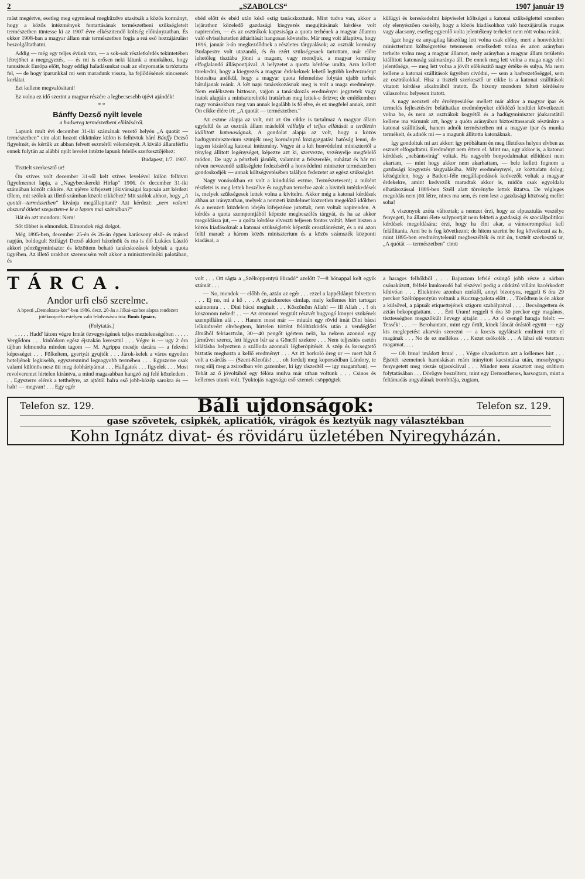2 „SZABOLCS“1907 január 19
mást megértve, esetleg meg egymással megküzdve utasitsák a közös kormányt, hogy a közös intézmények fentartásának természetbeni szükségleteit természetben tüntesse ki az 1907 évre elkészitendő költség előirányzatban. És ekkor 1908-ban a magyar állam már természetben fogja a reá eső hozzájárulást beszolgáltathatni.
Addig — még egy teljes évünk van, — a sok-sok részletkérdés tekintetében létrejöhet a megegyezés, — és mi is erősen neki látunk a munkához, hogy tanusitsuk Európa előtt, hogy eddigi haladásunkat csak az elnyomatás tartóztatta fel, — de hogy iparunkkal mi sem maradunk vissza, ha fejlődésének nincsenek korlátai.
Ezt kellene megvalósitani!
Ez volna ez idő szerint a magyar részére a legbecsesebb ujévi ajándék!
* *
Bánffy Dezső nyilt levele
a hadsereg természetbeni ellátásáról.
Lapunk mult évi december 31-iki számának vezető helyén „A quotát — természetben“ cim alatt hozott cikkünkre külön is felhivtuk báró Bánffy Dezső figyelmét, és kértük az abban felvett eszméről véleményét. A kiváló államférfiu ennek folytán az alábbi nyilt levelet intézte lapunk felelős szerkesztőjéhez:
Budapest, 1/7. 1907.
Tisztelt szerkesztő ur!
Ön szives volt december 31-ről kelt szives levelével külön felhivni figyelmemet lapja, a „Nagybecskereki Hirlap“ 1906. év december 31-iki számában közölt cikkére. Az ujévre kifejezett jókivánságai kapcsán azt kérdezi tőlem, mit szólok az illető számban közölt cikkéhez? Mit szólok ahhoz, hogy „A quotát—természetben“ kivánja megállapitani? Azt kérdezi: „nem valami abszurd ötletet szegeztem-e le a lapom mai számában?“
Hát én azt mondom: Nem!
Sőt többet is elmondok. Elmondok régi dolgot.
Még 1895-ben, december 25-én és 26-án éppen karácsony első- és másod napján, boldogult Szilágyi Dezső akkori házelnök és ma is élő Lukács László akkori pénzügyminiszter és közöttem beható tanácskozások folytak a quota ügyében. Az illető urakhoz szerencsém volt akkor a miniszterelnöki palotában, és
ebéd előtt és ebéd után késő estig tanácskoztunk. Mint tudva van, akkor a lejárathoz közeledő gazdasági kiegyezés megujitásának kérdése volt napirenden, — és az osztrákok kapzsisága a quota terhének a magyar államra való elviselhetetlen áthárítását hangosan követelte. Már meg volt állapitva, hogy 1896, január 3-án megkezdődnek a részletes tárgyalások; az osztrák kormány Budapestre volt utazandó, és én ezért szükségesnek tartottam, már előre lehetőleg tisztába jönni a magam, vagy mondjuk, a magyar kormány elfoglalandó álláspontjával. A helyzetet a quotta kérdése uralta. Arra kellett törekedni, hogy a kiegyezés a magyar érdekeknek lehető legtöbb kedvezményt biztositsa anélkül, hogy a magyar quota felemelése folytán ujabb terhek háruljanak reánk. A két napi tanácskozásnak meg is volt a maga eredménye. Nem emlékszem biztosan, vajjon a tanácskozás eredményei jegyzetek vagy iratok alapján a miniszterelnöki irattárban meg lettek-e őrizve; de emlékemben nagy vonásokban meg van annak legalább is fő elve, és ez megfelel annak, amit Ön cikke élére irt: „A quotát — természetben.“
Az eszme alapja az volt, mit az Ön cikke is tartalmaz A magyar állam egyfelül és az osztrák állam másfelől vállalja el teljes ellátását a területén kiállitott katonaságnak. A gondolat alapja az volt, hogy a közös hadügyminiszterium szünjék meg kormányzó közigazgatási hatóság lenni, de legyen kizárólag katonai intézmény. Vegye át a két honvédelmi minisztertől a tényleg állitott legénységet, képezze azt ki, szervezze, vezényelje megfelelő módon. De ugy a pénzbeli járulék, valamint a felszerelés, ruházat és bár mi néven nevezendő szükséglete fedezéséről a honvédelmi miniszter természetben gondoskodjék — annak költségvetésében találjon fedezetet az egész szükséglet.
Nagy vonásokban ez volt a kiindulási eszme. Természetesen!; a miként részletei is meg lettek beszélve és nagyban tervelve azok a kiviteli intézkedések is, melyek szükségesek lettek volna a kivitelre. Akkor még a katonai kérdések abban az irányzatban, melyek a nemzeti küzdelmet közvetlen megelőző időkben és a nemzeti küzdelem idején kifejezésre jutottak, nem voltak napirenden. A kérdés a quota szempontjából képezte megbeszélés tárgyát, és ha az akkor megoldásra jut, — a quóta kérdése elveszti teljesen fontos voltát. Mert hiszen a közös kiadásoknak a katonai szükségletek képezik oroszlánrészét, és a mi azon felül marad: a három közös miniszterium és a közös számszék központi kiadásai, a
külügyi és kereskedelmi képviselet költségei a katonai szükséglettel szemben oly elenyészően csekély, hogy a közös kiadásokhoz való hozzájárulás magas vagy alacsony, esetleg egyenlő volta jelentékeny terheket nem rótt volna reánk.
Igaz hogy ez anyagilag látszólag lett volna csak előny, mert a honvédelmi miniszterium költségvetése tetemesen emelkedett volna és azon arányban terhelte volna meg a magyar államot, mely arányban a magyar állam területén kiállitott katonaság számaránya áll. De ennek meg lett volna a maga nagy elvi jelentősége, — meg lett volna a jövőt előkészitő nagy értéke és sulya. Ma nem kellene a katonai szállitások ügyében civódni, — sem a hadvezetőséggel, sem az osztrákokkal. Hisz a tisztelt szerkesztő ur cikke is a katonai szállitások vitatott kérdése alkalmából iratott. És bizony mondom feltett kérdésére válaszolva: helyesen iratott.
A nagy nemzeti elv érvényesülése mellett már akkor a magyar ipar és termelés fejlesztésére beláthatlan eredményeket előidéző lendület következett volna be, és nem az osztrákok kegyétől és a hadügyminiszter jóakaratától kellene ma várnunk azt, hogy a quóta arányában biztosittassanak részünkre a katonai szállitások, hanem adnók természetben mi a magyar ipar és munka termékeit, és adnók mi — a magunk állitotta katonáknak.
Igy gondoltuk mi azt akkor: igy próbáltam én meg illetékes helyen elvben az eszmét elfogadtatni. Eredményt nem értem el. Mint ma, ugy akkor is, a katonai kérdések „nebántsvirág“ voltak. Ha nagyobb bonyodalmakat előidézni nem akartam, — mint hogy akkor nem akarhattam, — bele kellett fognom a gazdasági kiegyezés tárgyalásába. Mily eredménynyel, az köztudatu dolog; kétségtelen, hogy a Badeni-féle megállapodások kedvezők voltak a magyar érdekekre, amint kedvezők maradtak akkor is, midőn csak egyoldalu elhatározással 1889-ben Széll alatt törvénybe lettek iktatva. De végleges megoldás nem jött létre, nincs ma sem, és nem lesz a gazdasági közösség mellet soha!
A viszonyok azóta változtak; a nemzet érzi, hogy az elpusztulás veszélye fenyegeti, ha állami élete sulypontját nem fekteti a gazdasági és szociálpolitikai kérdések megoldására; érzi, hogy ha élni akar, a vámsorompókat kell felállitania. Ami be is fog következni; de hitem szerint be fog következni az is, mint 1895-ben eredménytelenül megbeszélték és mit ön, tisztelt szerkesztő ur, „A quótát — természetben“ cimü
TÁRCA.
Andor urfi első szerelme.
A bpesti „Demokrata-kör“-ben 1906. decz. 20-án a Jókai-szobor alapra rendezett jótékonycélu estélyen való felolvasásra irta: Bonis Ignácz.
(Folytatás.)
. . . . . Hadd' látom végre Irmát özvegységének teljes meztelenségében . . . . . Vergődöm . . . kinlódom egész éjszakán keresztül . . . Végre is — ugy 2 óra tájban felmondta minden tagom — M. Agrippa meséje dacára — a fekvési képességet . . . Fölkeltem, gyertyát gyujték . . . Járok-kelek a város egyetlen hoteljének legkisebb, egyszersmind legnagyobb termében . . . Egyszerre csak valami különös nesz üti meg dobhártyámat . . . Hallgatok . . . figyelek . . . Most revolveremet hirtelen kirántva, a mind magasabban hangzó zaj felé közeledem . . . Egyszerre elérek a tetthelyre, az ajtótól balra eső jobb-közép sarokra és — hah! — megvan! . . . Egy egér
volt . . . Ott rágta a „Szélröppentyü Hiradó“ azelőtt 7—8 hónappal kelt egyik számát . . .
— No, mondok — előbb én, aztán az egér . . . ezzel a lappéldányt fölvettem . . . Ej no, mi a kő . . . A gyászkeretes cimlap, mely kellemes hirt tartogat számomra . . . Dini bácsi meghalt . . . Köszönöm Allah! — Ill Allah . . ! oh köszönöm neked! . . — Az örömmel vegyült részvét bugyogó könyei szökének szempilláim alá . . . Hanem most már — miután egy rövid imát Dini bácsi lelkiüdveért elrebegtem, hirtelen történt felöltözködés után a vendéglőst álmából felriasztván, 30—40 pengőt igértem neki, ha nekem azonnal egy járművet szerez, lett légyen bár az a Göncöl szekere . . . Nem teljesités esetén kilátásba helyeztem a szálloda azonnali légberöpitését. A szép és kecsegtető biztatás meghozta a kellő eredményt . . . Az itt horkoló öreg ur — mert hát ő volt a csárdás — (Szent-Kleofás! . . . oh fordulj meg koporsódban Lándory, te meg sülj meg a zsirodban vén gazember, ki így rászedtél — igy magamban). — Tehát az ő jóvoltából egy félóra mulva már utban voltunk . . . Csinos és kellemes utunk volt. Tyuktojás nagyságu eső szemek csöppögtek
a haragos felhőkből . . . Bajuszom lefelé csüngő jobb része a sárban csónakázott, felfelé kunkorodó bal részével pedig a cikkázó villám kacérkodott kihivóan . . . Eltekintve azonban ezektől, annyi bizonyos, reggeli 6 óra 29 perckor Szélröppentyün voltunk a Kuczug-palota előtt . . . Törődtem is én akkor a külsővel, a pápuák etiquettejének szigoru szabályaival . . . . Becsöngettem és aztán bekopogtattam. . . . Érti Uram! reggeli 6 óra 30 perckor egy magános, tisztességben megszőkült özvegy ajtaján . . . Az ő csengő hangja felelt: — Tessék! . . . — Berohantam, mint egy őrült, kinek láncát órástól együtt — egy kis meglepetést akarván szerezni — a kocsis ugylátszik említeni tette el magának . . . No de ez mellékes . . . Kezet csókolék . . . A lábai elé vetettem magamat. . . .
— Oh Irma! imádott Irma! . . . Végre olvashattam azt a kellemes hirt . . . Éjsötét szemeinek hamiskásan reám irányitott kacsintása után, mosolyogva fenyegetett meg rószás ujjacskáival . . . Mindez nem akasztott meg orátiom folytatásában . . . Dörögve beszéltem, mint egy Demosthenes, harsogtam, mint a feltámadás angyalának trombitája, zugtam,
Telefon sz. 129. Báli ujdonságok: Telefon sz. 129.
gase szövetek, csipkék, aplicatiók, virágok és keztyük nagy választékban
Kohn Ignátz divat- és rövidáru üzletében Nyiregyházán.